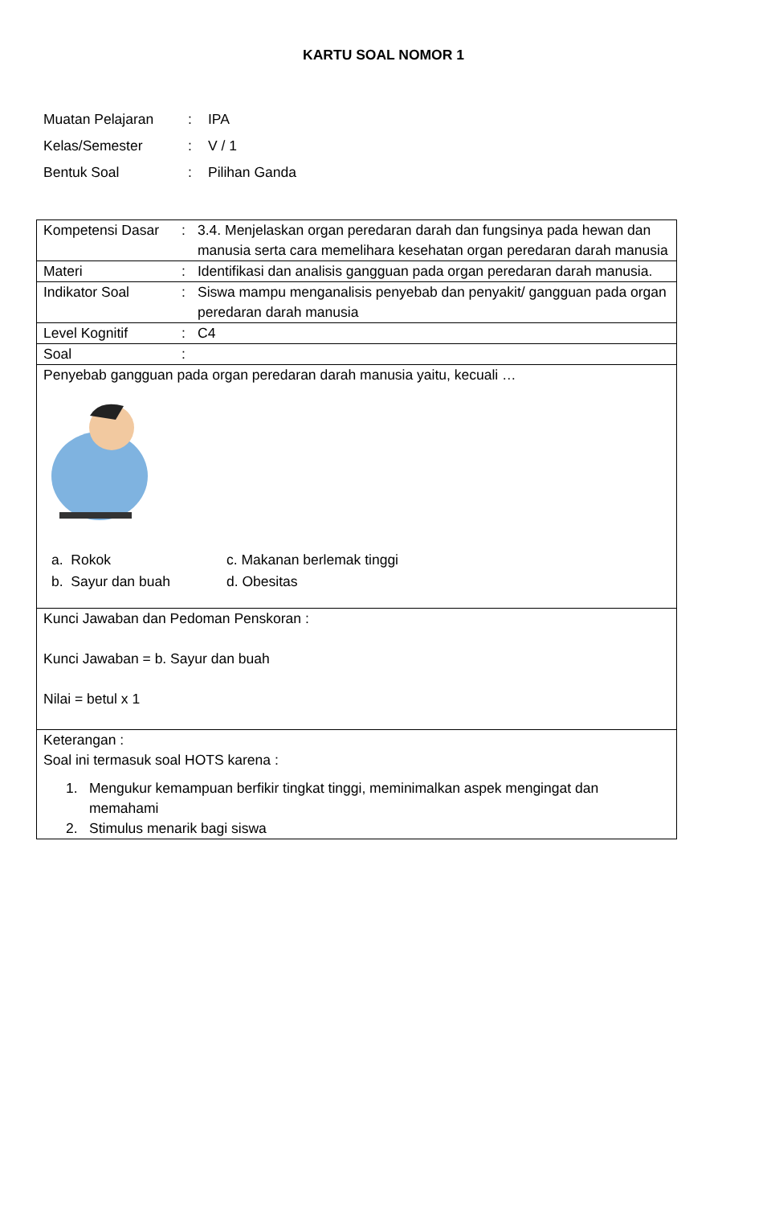KARTU SOAL NOMOR 1
Muatan Pelajaran: IPA
Kelas/Semester: V / 1
Bentuk Soal: Pilihan Ganda
| Kompetensi Dasar : 3.4. Menjelaskan organ peredaran darah dan fungsinya pada hewan dan manusia serta cara memelihara kesehatan organ peredaran darah manusia |
| Materi : Identifikasi dan analisis gangguan pada organ peredaran darah manusia. |
| Indikator Soal : Siswa mampu menganalisis penyebab dan penyakit/ gangguan pada organ peredaran darah manusia |
| Level Kognitif : C4 |
| Soal : |
| Penyebab gangguan pada organ peredaran darah manusia yaitu, kecuali … / a. Rokok / c. Makanan berlemak tinggi / / b. Sayur dan buah / d. Obesitas / |
| Kunci Jawaban dan Pedoman Penskoran : Kunci Jawaban = b. Sayur dan buah Nilai = betul x 1 |
| Keterangan : Soal ini termasuk soal HOTS karena : 1. Mengukur kemampuan berfikir tingkat tinggi, meminimalkan aspek mengingat dan memahami 2. Stimulus menarik bagi siswa |